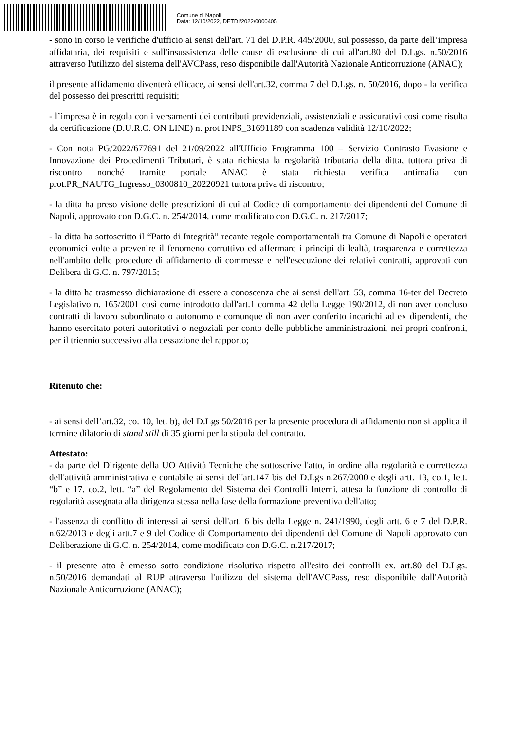Comune di Napoli
Data: 12/10/2022, DETDI/2022/0000405
- sono in corso le verifiche d'ufficio ai sensi dell'art. 71 del D.P.R. 445/2000, sul possesso, da parte dell’impresa affidataria, dei requisiti e sull'insussistenza delle cause di esclusione di cui all'art.80 del D.Lgs. n.50/2016 attraverso l'utilizzo del sistema dell'AVCPass, reso disponibile dall'Autorità Nazionale Anticorruzione (ANAC);
il presente affidamento diventerà efficace, ai sensi dell'art.32, comma 7 del D.Lgs. n. 50/2016, dopo - la verifica del possesso dei prescritti requisiti;
- l’impresa è in regola con i versamenti dei contributi previdenziali, assistenziali e assicurativi cosi come risulta da certificazione (D.U.R.C. ON LINE) n. prot INPS_31691189 con scadenza validità 12/10/2022;
- Con nota PG/2022/677691 del 21/09/2022 all'Ufficio Programma 100 – Servizio Contrasto Evasione e Innovazione dei Procedimenti Tributari, è stata richiesta la regolarità tributaria della ditta, tuttora priva di riscontro nonché tramite portale ANAC è stata richiesta verifica antimafia con prot.PR_NAUTG_Ingresso_0300810_20220921 tuttora priva di riscontro;
- la ditta ha preso visione delle prescrizioni di cui al Codice di comportamento dei dipendenti del Comune di Napoli, approvato con D.G.C. n. 254/2014, come modificato con D.G.C. n. 217/2017;
- la ditta ha sottoscritto il “Patto di Integrità” recante regole comportamentali tra Comune di Napoli e operatori economici volte a prevenire il fenomeno corruttivo ed affermare i principi di lealtà, trasparenza e correttezza nell'ambito delle procedure di affidamento di commesse e nell'esecuzione dei relativi contratti, approvati con Delibera di G.C. n. 797/2015;
- la ditta ha trasmesso dichiarazione di essere a conoscenza che ai sensi dell'art. 53, comma 16-ter del Decreto Legislativo n. 165/2001 così come introdotto dall'art.1 comma 42 della Legge 190/2012, di non aver concluso contratti di lavoro subordinato o autonomo e comunque di non aver conferito incarichi ad ex dipendenti, che hanno esercitato poteri autoritativi o negoziali per conto delle pubbliche amministrazioni, nei propri confronti, per il triennio successivo alla cessazione del rapporto;
Ritenuto che:
- ai sensi dell’art.32, co. 10, let. b), del D.Lgs 50/2016 per la presente procedura di affidamento non si applica il termine dilatorio di stand still di 35 giorni per la stipula del contratto.
Attestato:
- da parte del Dirigente della UO Attività Tecniche che sottoscrive l'atto, in ordine alla regolarità e correttezza dell'attività amministrativa e contabile ai sensi dell'art.147 bis del D.Lgs n.267/2000 e degli artt. 13, co.1, lett. “b” e 17, co.2, lett. “a” del Regolamento del Sistema dei Controlli Interni, attesa la funzione di controllo di regolarità assegnata alla dirigenza stessa nella fase della formazione preventiva dell'atto;
- l'assenza di conflitto di interessi ai sensi dell'art. 6 bis della Legge n. 241/1990, degli artt. 6 e 7 del D.P.R. n.62/2013 e degli artt.7 e 9 del Codice di Comportamento dei dipendenti del Comune di Napoli approvato con Deliberazione di G.C. n. 254/2014, come modificato con D.G.C. n.217/2017;
- il presente atto è emesso sotto condizione risolutiva rispetto all'esito dei controlli ex. art.80 del D.Lgs. n.50/2016 demandati al RUP attraverso l'utilizzo del sistema dell'AVCPass, reso disponibile dall'Autorità Nazionale Anticorruzione (ANAC);